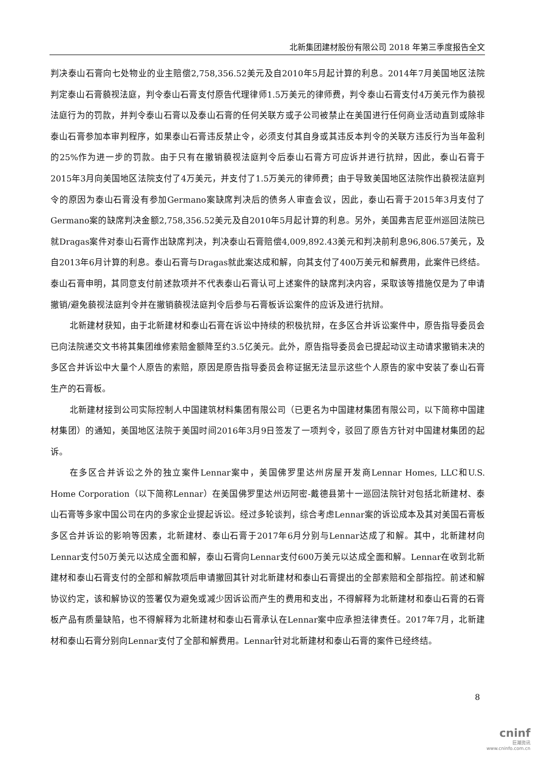北新集团建材股份有限公司 2018 年第三季度报告全文
判决泰山石膏向七处物业的业主赔偿2,758,356.52美元及自2010年5月起计算的利息。2014年7月美国地区法院判定泰山石膏藐视法庭，判令泰山石膏支付原告代理律师1.5万美元的律师费，判令泰山石膏支付4万美元作为藐视法庭行为的罚款，并判令泰山石膏以及泰山石膏的任何关联方或子公司被禁止在美国进行任何商业活动直到或除非泰山石膏参加本审判程序，如果泰山石膏违反禁止令，必须支付其自身或其违反本判令的关联方违反行为当年盈利的25%作为进一步的罚款。由于只有在撤销藐视法庭判令后泰山石膏方可应诉并进行抗辩，因此，泰山石膏于2015年3月向美国地区法院支付了4万美元，并支付了1.5万美元的律师费；由于导致美国地区法院作出藐视法庭判令的原因为泰山石膏没有参加Germano案缺席判决后的债务人审查会议，因此，泰山石膏于2015年3月支付了Germano案的缺席判决金额2,758,356.52美元及自2010年5月起计算的利息。另外，美国弗吉尼亚州巡回法院已就Dragas案件对泰山石膏作出缺席判决，判决泰山石膏赔偿4,009,892.43美元和判决前利息96,806.57美元，及自2013年6月计算的利息。泰山石膏与Dragas就此案达成和解，向其支付了400万美元和解费用，此案件已终结。泰山石膏申明，其同意支付前述款项并不代表泰山石膏认可上述案件的缺席判决内容，采取该等措施仅是为了申请撤销/避免藐视法庭判令并在撤销藐视法庭判令后参与石膏板诉讼案件的应诉及进行抗辩。
北新建材获知，由于北新建材和泰山石膏在诉讼中持续的积极抗辩，在多区合并诉讼案件中，原告指导委员会已向法院递交文书将其集团维修索赔金额降至约3.5亿美元。此外，原告指导委员会已提起动议主动请求撤销未决的多区合并诉讼中大量个人原告的索赔，原因是原告指导委员会称证据无法显示这些个人原告的家中安装了泰山石膏生产的石膏板。
北新建材接到公司实际控制人中国建筑材料集团有限公司（已更名为中国建材集团有限公司，以下简称中国建材集团）的通知，美国地区法院于美国时间2016年3月9日签发了一项判令，驳回了原告方针对中国建材集团的起诉。
在多区合并诉讼之外的独立案件Lennar案中，美国佛罗里达州房屋开发商Lennar Homes, LLC和U.S. Home Corporation（以下简称Lennar）在美国佛罗里达州迈阿密-戴德县第十一巡回法院针对包括北新建材、泰山石膏等多家中国公司在内的多家企业提起诉讼。经过多轮谈判，综合考虑Lennar案的诉讼成本及其对美国石膏板多区合并诉讼的影响等因素，北新建材、泰山石膏于2017年6月分别与Lennar达成了和解。其中，北新建材向Lennar支付50万美元以达成全面和解，泰山石膏向Lennar支付600万美元以达成全面和解。Lennar在收到北新建材和泰山石膏支付的全部和解款项后申请撤回其针对北新建材和泰山石膏提出的全部索赔和全部指控。前述和解协议约定，该和解协议的签署仅为避免或减少因诉讼而产生的费用和支出，不得解释为北新建材和泰山石膏的石膏板产品有质量缺陷，也不得解释为北新建材和泰山石膏承认在Lennar案中应承担法律责任。2017年7月，北新建材和泰山石膏分别向Lennar支付了全部和解费用。Lennar针对北新建材和泰山石膏的案件已经终结。
8
cninf
巨潮资讯
www.cninfo.com.cn